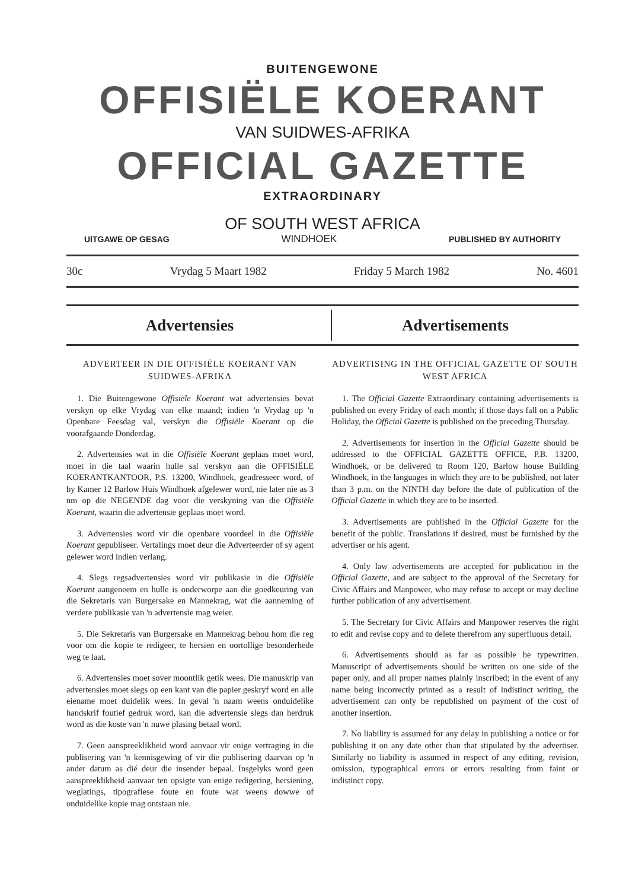BUITENGEWONE
OFFISIËLE KOERANT
VAN SUIDWES-AFRIKA
OFFICIAL GAZETTE
EXTRAORDINARY
OF SOUTH WEST AFRICA
UITGAWE OP GESAG WINDHOEK PUBLISHED BY AUTHORITY
30c Vrydag 5 Maart 1982 Friday 5 March 1982 No. 4601
Advertensies Advertisements
ADVERTEER IN DIE OFFISIËLE KOERANT VAN SUIDWES-AFRIKA
1. Die Buitengewone Offisiële Koerant wat advertensies bevat verskyn op elke Vrydag van elke maand; indien 'n Vrydag op 'n Openbare Feesdag val, verskyn die Offisiële Koerant op die voorafgaande Donderdag.
2. Advertensies wat in die Offisiële Koerant geplaas moet word, moet in die taal waarin hulle sal verskyn aan die OFFISIËLE KOERANTKANTOOR, P.S. 13200, Windhoek, geadresseer word, of by Kamer 12 Barlow Huis Windhoek afgelewer word, nie later nie as 3 nm op die NEGENDE dag voor die verskyning van die Offisiële Koerant, waarin die advertensie geplaas moet word.
3. Advertensies word vir die openbare voordeel in die Offisiële Koerant gepubliseer. Vertalings moet deur die Adverteerder of sy agent gelewer word indien verlang.
4. Slegs regsadvertensies word vir publikasie in die Offisiële Koerant aangeneem en hulle is onderworpe aan die goedkeuring van die Sekretaris van Burgersake en Mannekrag, wat die aanneming of verdere publikasie van 'n advertensie mag weier.
5. Die Sekretaris van Burgersake en Mannekrag behou hom die reg voor om die kopie te redigeer, te hersien en oortollige besonderhede weg te laat.
6. Advertensies moet sover moontlik getik wees. Die manuskrip van advertensies moet slegs op een kant van die papier geskryf word en alle eiename moet duidelik wees. In geval 'n naam weens onduidelike handskrif foutief gedruk word, kan die advertensie slegs dan herdruk word as die koste van 'n nuwe plasing betaal word.
7. Geen aanspreeklikheid word aanvaar vir enige vertraging in die publisering van 'n kennisgewing of vir die publisering daarvan op 'n ander datum as dié deur die insender bepaal. Insgelyks word geen aanspreeklikheid aanvaar ten opsigte van enige redigering, hersiening, weglatings, tipografiese foute en foute wat weens dowwe of onduidelike kopie mag ontstaan nie.
ADVERTISING IN THE OFFICIAL GAZETTE OF SOUTH WEST AFRICA
1. The Official Gazette Extraordinary containing advertisements is published on every Friday of each month; if those days fall on a Public Holiday, the Official Gazette is published on the preceding Thursday.
2. Advertisements for insertion in the Official Gazette should be addressed to the OFFICIAL GAZETTE OFFICE, P.B. 13200, Windhoek, or be delivered to Room 120, Barlow house Building Windhoek, in the languages in which they are to be published, not later than 3 p.m. on the NINTH day before the date of publication of the Official Gazette in which they are to be inserted.
3. Advertisements are published in the Official Gazette for the benefit of the public. Translations if desired, must be furnished by the advertiser or his agent.
4. Only law advertisements are accepted for publication in the Official Gazette, and are subject to the approval of the Secretary for Civic Affairs and Manpower, who may refuse to accept or may decline further publication of any advertisement.
5. The Secretary for Civic Affairs and Manpower reserves the right to edit and revise copy and to delete therefrom any superfluous detail.
6. Advertisements should as far as possible be typewritten. Manuscript of advertisements should be written on one side of the paper only, and all proper names plainly inscribed; in the event of any name being incorrectly printed as a result of indistinct writing, the advertisement can only be republished on payment of the cost of another insertion.
7. No liability is assumed for any delay in publishing a notice or for publishing it on any date other than that stipulated by the advertiser. Similarly no liability is assumed in respect of any editing, revision, omission, typographical errors or errors resulting from faint or indistinct copy.